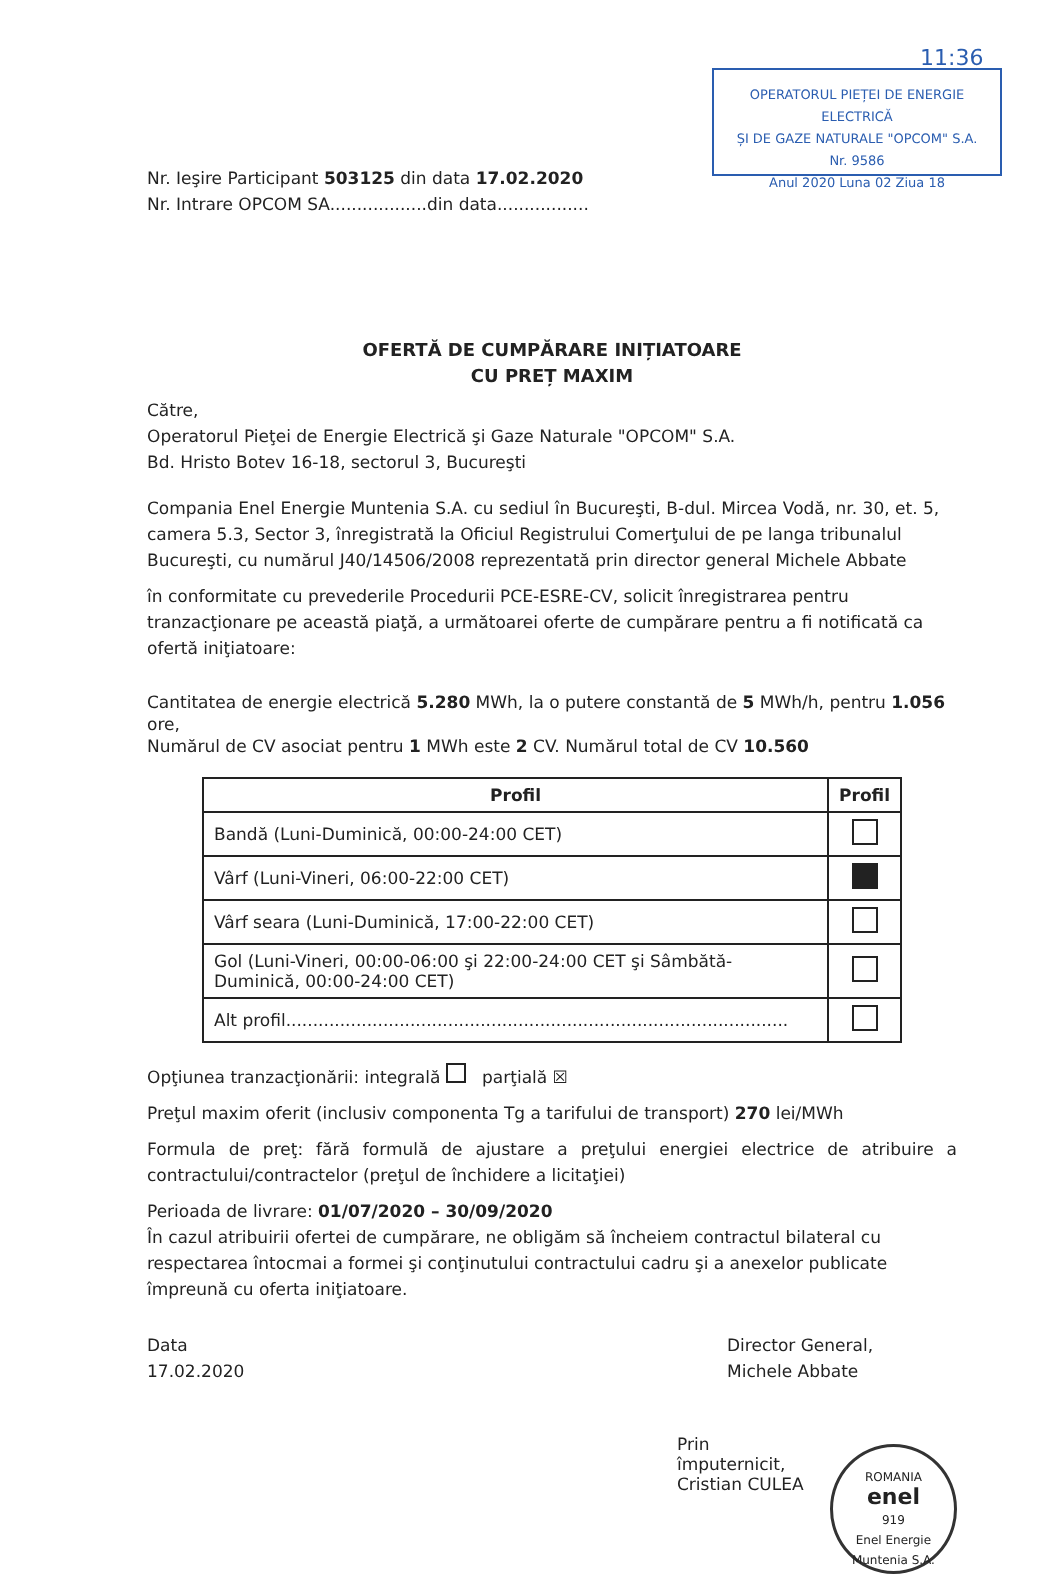11:36
OPERATORUL PIEȚEI DE ENERGIE ELECTRICĂ
ȘI DE GAZE NATURALE "OPCOM" S.A.
Nr. 9586
Anul 2020 Luna 02 Ziua 18
Nr. Ieşire Participant 503125 din data 17.02.2020
Nr. Intrare OPCOM SA..................din data.................
OFERTĂ DE CUMPĂRARE INIȚIATOARE
CU PREȚ MAXIM
Către,
Operatorul Pieţei de Energie Electrică şi Gaze Naturale "OPCOM" S.A.
Bd. Hristo Botev 16-18, sectorul 3, Bucureşti
Compania Enel Energie Muntenia S.A. cu sediul în Bucureşti, B-dul. Mircea Vodă, nr. 30, et. 5, camera 5.3, Sector 3, înregistrată la Oficiul Registrului Comerţului de pe langa tribunalul Bucureşti, cu numărul J40/14506/2008 reprezentată prin director general Michele Abbate
în conformitate cu prevederile Procedurii PCE-ESRE-CV, solicit înregistrarea pentru tranzacţionare pe această piaţă, a următoarei oferte de cumpărare pentru a fi notificată ca ofertă iniţiatoare:
Cantitatea de energie electrică 5.280 MWh, la o putere constantă de 5 MWh/h, pentru 1.056 ore,
Numărul de CV asociat pentru 1 MWh este 2 CV. Numărul total de CV 10.560
| Profil | Profil |
| --- | --- |
| Bandă (Luni-Duminică, 00:00-24:00 CET) | |
| Vârf (Luni-Vineri, 06:00-22:00 CET) | |
| Vârf seara (Luni-Duminică, 17:00-22:00 CET) | |
| Gol (Luni-Vineri, 00:00-06:00 şi 22:00-24:00 CET şi Sâmbătă-Duminică, 00:00-24:00 CET) | |
| Alt profil............................................................................................. | |
Opţiunea tranzacţionării: integrală parţială ☒
Preţul maxim oferit (inclusiv componenta Tg a tarifului de transport) 270 lei/MWh
Formula de preţ: fără formulă de ajustare a preţului energiei electrice de atribuire a contractului/contractelor (preţul de închidere a licitaţiei)
Perioada de livrare: 01/07/2020 – 30/09/2020
În cazul atribuirii ofertei de cumpărare, ne obligăm să încheiem contractul bilateral cu respectarea întocmai a formei şi conţinutului contractului cadru şi a anexelor publicate împreună cu oferta iniţiatoare.
Data
17.02.2020
Director General,
Michele Abbate
Prin împuternicit,
Cristian CULEA
ROMANIA
enel
919
Enel Energie Muntenia S.A.